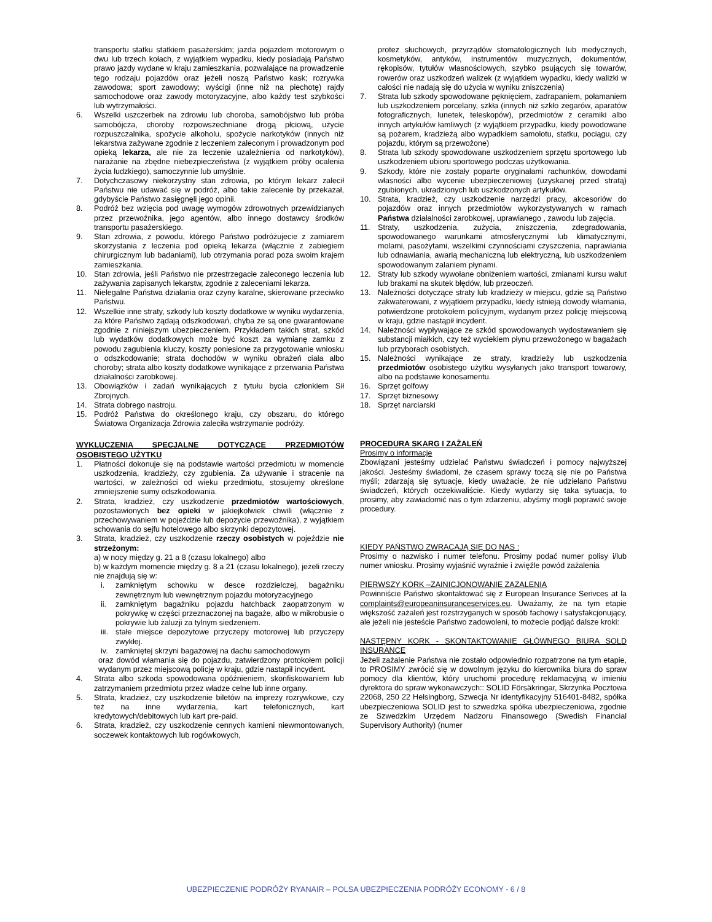transportu statku statkiem pasażerskim; jazda pojazdem motorowym o dwu lub trzech kołach, z wyjątkiem wypadku, kiedy posiadają Państwo prawo jazdy wydane w kraju zamieszkania, pozwalające na prowadzenie tego rodzaju pojazdów oraz jeżeli noszą Państwo kask; rozrywka zawodowa; sport zawodowy; wyścigi (inne niż na piechotę) rajdy samochodowe oraz zawody motoryzacyjne, albo każdy test szybkości lub wytrzymałości.
6. Wszelki uszczerbek na zdrowiu lub choroba, samobójstwo lub próba samobójcza, choroby rozpowszechniane drogą płciową, użycie rozpuszczalnika, spożycie alkoholu, spożycie narkotyków (innych niż lekarstwa zażywane zgodnie z leczeniem zaleconym i prowadzonym pod opieką lekarza, ale nie za leczenie uzależnienia od narkotyków), narażanie na zbędne niebezpieczeństwa (z wyjątkiem próby ocalenia życia ludzkiego), samoczynnie lub umyślnie.
7. Dotychczasowy niekorzystny stan zdrowia, po którym lekarz zalecił Państwu nie udawać się w podróż, albo takie zalecenie by przekazał, gdybyście Państwo zasięgnęli jego opinii.
8. Podróż bez wzięcia pod uwagę wymogów zdrowotnych przewidzianych przez przewoźnika, jego agentów, albo innego dostawcy środków transportu pasażerskiego.
9. Stan zdrowia, z powodu, którego Państwo podróżujecie z zamiarem skorzystania z leczenia pod opieką lekarza (włącznie z zabiegiem chirurgicznym lub badaniami), lub otrzymania porad poza swoim krajem zamieszkania.
10. Stan zdrowia, jeśli Państwo nie przestrzegacie zaleconego leczenia lub zażywania zapisanych lekarstw, zgodnie z zaleceniami lekarza.
11. Nielegalne Państwa działania oraz czyny karalne, skierowane przeciwko Państwu.
12. Wszelkie inne straty, szkody lub koszty dodatkowe w wyniku wydarzenia, za które Państwo żądają odszkodowań, chyba że są one gwarantowane zgodnie z niniejszym ubezpieczeniem. Przykładem takich strat, szkód lub wydatków dodatkowych może być koszt za wymianę zamku z powodu zagubienia kluczy, koszty poniesione za przygotowanie wniosku o odszkodowanie; strata dochodów w wyniku obrażeń ciała albo choroby; strata albo koszty dodatkowe wynikające z przerwania Państwa działalności zarobkowej.
13. Obowiązków i zadań wynikających z tytułu bycia członkiem Sił Zbrojnych.
14. Strata dobrego nastroju.
15. Podróż Państwa do określonego kraju, czy obszaru, do którego Światowa Organizacja Zdrowia zaleciła wstrzymanie podróży.
WYKLUCZENIA SPECJALNE DOTYCZĄCE PRZEDMIOTÓW OSOBISTEGO UŻYTKU
1. Płatności dokonuje się na podstawie wartości przedmiotu w momencie uszkodzenia, kradzieży, czy zgubienia. Za używanie i stracenie na wartości, w zależności od wieku przedmiotu, stosujemy określone zmniejszenie sumy odszkodowania.
2. Strata, kradzież, czy uszkodzenie przedmiotów wartościowych, pozostawionych bez opieki w jakiejkolwiek chwili (włącznie z przechowywaniem w pojeździe lub depozycie przewoźnika), z wyjątkiem schowania do sejfu hotelowego albo skrzynki depozytowej.
3. Strata, kradzież, czy uszkodzenie rzeczy osobistych w pojeździe nie strzeżonym:
a) w nocy między g. 21 a 8 (czasu lokalnego) albo
b) w każdym momencie między g. 8 a 21 (czasu lokalnego), jeżeli rzeczy nie znajdują się w:
i. zamkniętym schowku w desce rozdzielczej, bagażniku zewnętrznym lub wewnętrznym pojazdu motoryzacyjnego
ii. zamkniętym bagażniku pojazdu hatchback zaopatrzonym w pokrywkę w części przeznaczonej na bagaże, albo w mikrobusie o pokrywie lub żaluzji za tylnym siedzeniem.
iii. stałe miejsce depozytowe przyczepy motorowej lub przyczepy zwykłej.
iv. zamkniętej skrzyni bagażowej na dachu samochodowym
oraz dowód włamania się do pojazdu, zatwierdzony protokołem policji wydanym przez miejscową policję w kraju, gdzie nastąpił incydent.
4. Strata albo szkoda spowodowana opóźnieniem, skonfiskowaniem lub zatrzymaniem przedmiotu przez władze celne lub inne organy.
5. Strata, kradzież, czy uszkodzenie biletów na imprezy rozrywkowe, czy też na inne wydarzenia, kart telefonicznych, kart kredytowych/debitowych lub kart pre-paid.
6. Strata, kradzież, czy uszkodzenie cennych kamieni niewmontowanych, soczewek kontaktowych lub rogówkowych,
protez słuchowych, przyrządów stomatologicznych lub medycznych, kosmetyków, antyków, instrumentów muzycznych, dokumentów, rękopisów, tytułów własnościowych, szybko psujących się towarów, rowerów oraz uszkodzeń walizek (z wyjątkiem wypadku, kiedy walizki w całości nie nadają się do użycia w wyniku zniszczenia)
7. Strata lub szkody spowodowane pęknięciem, zadrapaniem, połamaniem lub uszkodzeniem porcelany, szkła (innych niż szkło zegarów, aparatów fotograficznych, lunetek, teleskopów), przedmiotów z ceramiki albo innych artykułów łamliwych (z wyjątkiem przypadku, kiedy powodowane są pożarem, kradzieżą albo wypadkiem samolotu, statku, pociągu, czy pojazdu, którym są przewożone)
8. Strata lub szkody spowodowane uszkodzeniem sprzętu sportowego lub uszkodzeniem ubioru sportowego podczas użytkowania.
9. Szkody, które nie zostały poparte oryginałami rachunków, dowodami własności albo wycenie ubezpieczeniowej (uzyskanej przed stratą) zgubionych, ukradzionych lub uszkodzonych artykułów.
10. Strata, kradzież, czy uszkodzenie narzędzi pracy, akcesoriów do pojazdów oraz innych przedmiotów wykorzystywanych w ramach Państwa działalności zarobkowej, uprawianego , zawodu lub zajęcia.
11. Straty, uszkodzenia, zużycia, zniszczenia, zdegradowania, spowodowanego warunkami atmosferycznymi lub klimatycznymi, molami, pasożytami, wszelkimi czynnościami czyszczenia, naprawiania lub odnawiania, awarią mechaniczną lub elektryczną, lub uszkodzeniem spowodowanym zalaniem płynami.
12. Straty lub szkody wywołane obniżeniem wartości, zmianami kursu walut lub brakami na skutek błędów, lub przeoczeń.
13. Należności dotyczące straty lub kradzieży w miejscu, gdzie są Państwo zakwaterowani, z wyjątkiem przypadku, kiedy istnieją dowody włamania, potwierdzone protokołem policyjnym, wydanym przez policję miejscową w kraju, gdzie nastąpił incydent.
14. Należności wypływające ze szkód spowodowanych wydostawaniem się substancji miałkich, czy też wyciekiem płynu przewożonego w bagażach lub przyborach osobistych.
15. Należności wynikające ze straty, kradzieży lub uszkodzenia przedmiotów osobistego użytku wysyłanych jako transport towarowy, albo na podstawie konosamentu.
16. Sprzęt golfowy
17. Sprzęt biznesowy
18. Sprzęt narciarski
PROCEDURA SKARG I ZAŻALEŃ
Prosimy o informacje
Zbowiązani jesteśmy udzielać Państwu świadczeń i pomocy najwyższej jakości. Jesteśmy świadomi, że czasem sprawy toczą się nie po Państwa myśli; zdarzają się sytuacje, kiedy uważacie, że nie udzielano Państwu świadczeń, których oczekiwaliście. Kiedy wydarzy się taka sytuacja, to prosimy, aby zawiadomić nas o tym zdarzeniu, abyśmy mogli poprawić swoje procedury.
KIEDY PAŃSTWO ZWRACAJĄ SIĘ DO NAS :
Prosimy o nazwisko i numer telefonu. Prosimy podać numer polisy i/lub numer wniosku. Prosimy wyjaśnić wyraźnie i zwięźle powód zażalenia
PIERWSZY KORK –ZAINICJONOWANIE ZAZALENIA
Powinniście Państwo skontaktować się z European Insurance Serivces at la complaints@europeaninsuranceservices.eu. Uważamy, że na tym etapie większość zażaleń jest rozstrzyganych w sposób fachowy i satysfakcjonujący, ale jeżeli nie jesteście Państwo zadowoleni, to możecie podjąć dalsze kroki:
NASTĘPNY KORK - SKONTAKTOWANIE GŁÓWNEGO BIURA SOLD INSURANCE
Jeżeli zażalenie Państwa nie zostało odpowiednio rozpatrzone na tym etapie, to PROSIMY zwrócić się w dowolnym języku do kierownika biura do spraw pomocy dla klientów, który uruchomi procedurę reklamacyjną w imieniu dyrektora do spraw wykonawczych:: SOLID Försäkringar, Skrzynka Pocztowa 22068, 250 22 Helsingborg, Szwecja Nr identyfikacyjny 516401-8482, spółka ubezpieczeniowa SOLID jest to szwedzka spółka ubezpieczeniowa, zgodnie ze Szwedzkim Urzędem Nadzoru Finansowego (Swedish Financial Supervisory Authority) (numer
UBEZPIECZENIE PODRÓŻY RYANAIR – POLSA UBEZPIECZENIA PODRÓŻY ECONOMY - 6 / 8